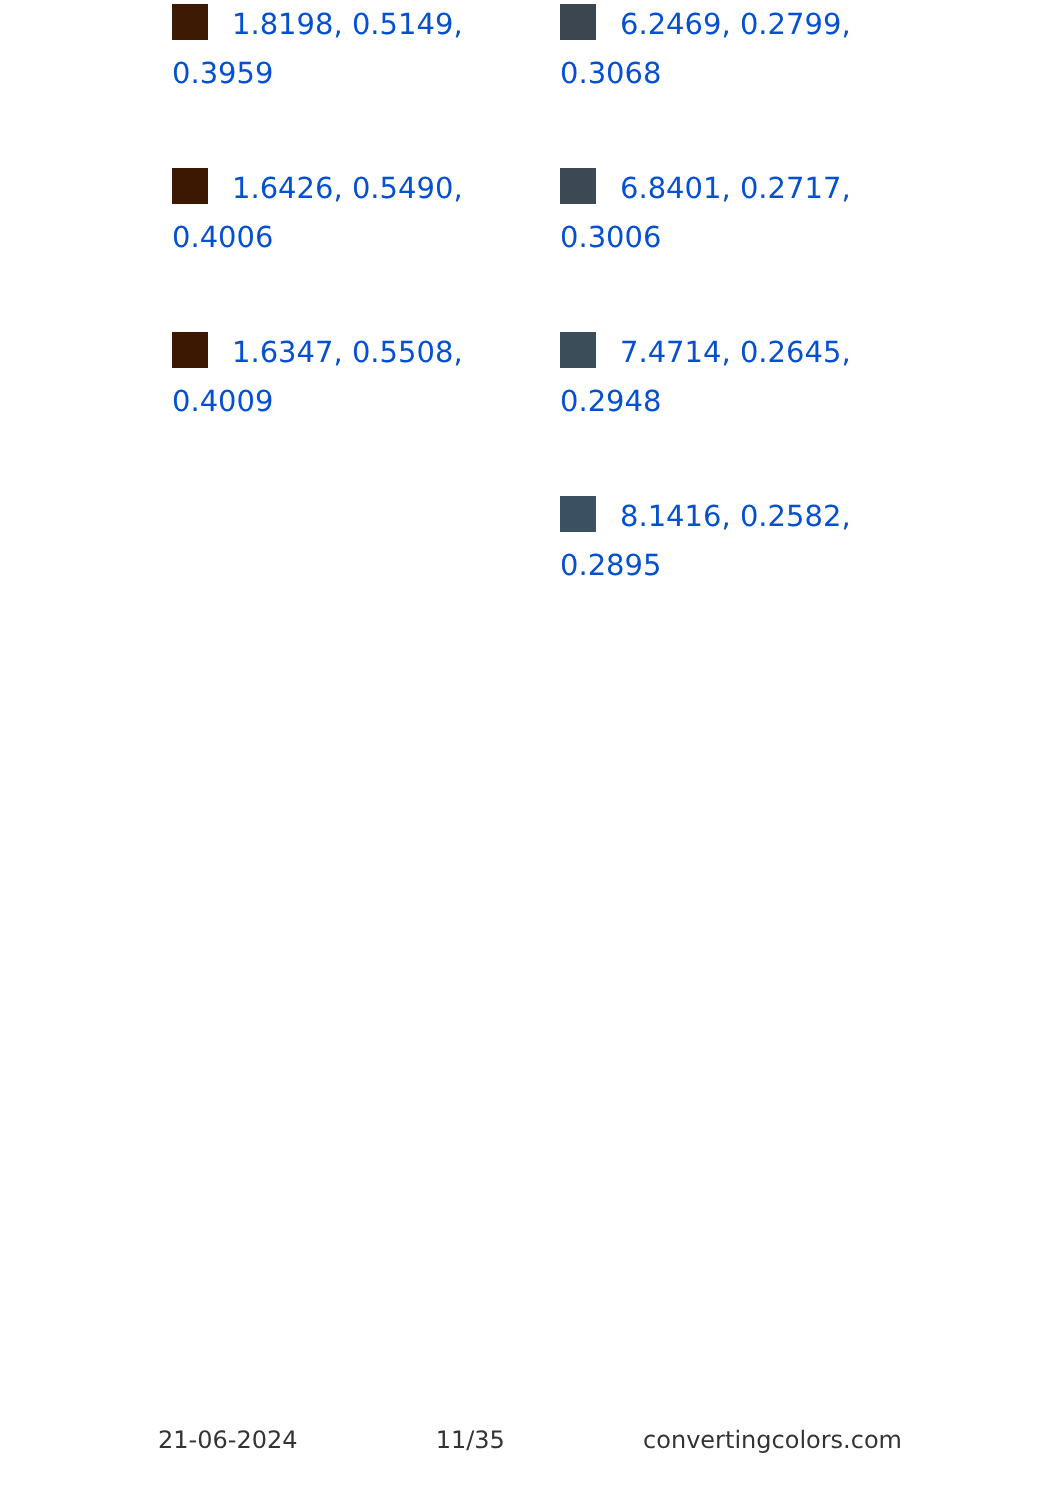1.8198, 0.5149, 0.3959
1.6426, 0.5490, 0.4006
1.6347, 0.5508, 0.4009
6.2469, 0.2799, 0.3068
6.8401, 0.2717, 0.3006
7.4714, 0.2645, 0.2948
8.1416, 0.2582, 0.2895
21-06-2024 11/35 convertingcolors.com